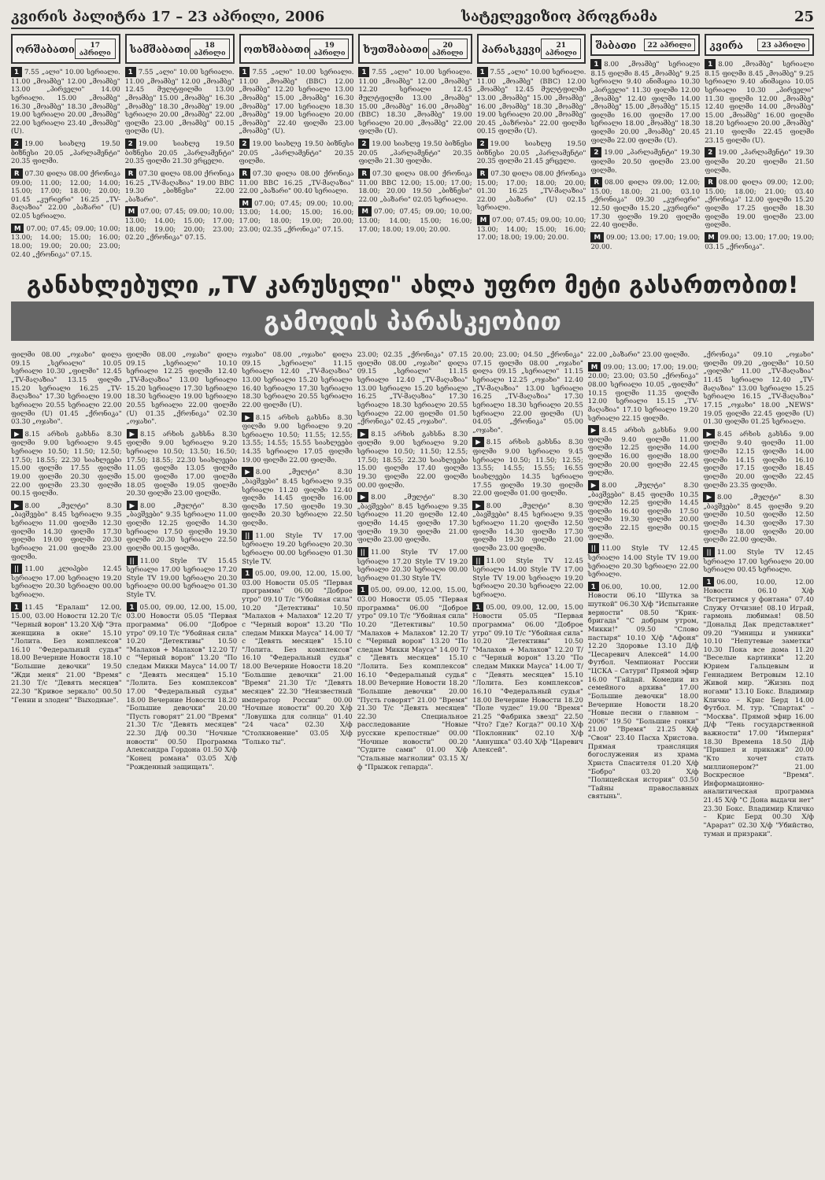კვირის პალიტრა 17 – 23 აპრილი, 2006 სატელევიზიო პროგრამა 25
ორშაბათი 17 აპრილი
1 7.55 „ალი" 10.00 სერიალი. 11.00 „მოამბე" 12.00 „მოამბე" 13.00 „პირველი" 14.00 სერიალი. 15.00 „მოამბე" 16.30 „მოამბე" 18.30 „მოამბე" 19.00 სერიალი 20.00 „მოამბე" 22.00 სერიალი 23.40 „მოამბე" (U).
2 19.00 სიახლე 19.50 ბიზნესი 20.05 „პარლამენტი" 20.35 ფილმი.
R 07.30 დილა 08.00 ქრონიკა 09.00; 11.00; 12.00; 14.00; 15.00; 17.00; 18.00; 20.00; 01.45 „კურიერი" 16.25 „TV-მაღაზია" 22.00 „ბაზარი" (U) 02.05 სერიალი.
M 07.00; 07.45; 09.00; 10.00; 13.00; 14.00; 15.00; 16.00; 18.00; 19.00; 20.00; 23.00; 02.40 „ქრონიკა" 07.15.
სამშაბათი 18 აპრილი
1 7.55 „ალი" 10.00 სერიალი. 11.00 „მოამბე" 12.00 „მოამბე" 12.45 მულტფილმი 13.00 „მოამბე" 15.00 „მოამბე" 16.30 „მოამბე" 18.30 „მოამბე" 19.00 სერიალი 20.00 „მოამბე" 22.00 ფილმი 23.00 „მოამბე" 00.15 ფილმი (U).
2 19.00 სიახლე 19.50 ბიზნესი 20.05 „პარლამენტი" 20.35 ფილმი 21.30 ვრცელი.
R 07.30 დილა 08.00 ქრონიკა 16.25 „TV-მაღაზია" 19.00 BBC 19.30 „ბიზნესი" 22.00 „ბაზარი".
M 07.00; 07.45; 09.00; 10.00; 13.00; 14.00; 15.00; 17.00; 18.00; 19.00; 20.00; 23.00; 02.20 „ქრონიკა" 07.15.
ოთხშაბათი 19 აპრილი
1 7.55 „ალი" 10.00 სერიალი. 11.00 „მოამბე" (BBC) 12.00 „მოამბე" 12.20 სერიალი 13.00 „მოამბე" 15.00 „მოამბე" 16.30 „მოამბე" 17.00 სერიალი 18.30 „მოამბე" 19.00 სერიალი 20.00 „მოამბე" 22.40 ფილმი 23.00 „მოამბე" (U).
2 19.00 სიახლე 19.50 ბიზნესი 20.05 „პარლამენტი" 20.35 ფილმი.
R 07.30 დილა 08.00 ქრონიკა 11.00 BBC 16.25 „TV-მაღაზია" 22.00 „ბაზარი" 00.40 სერიალი.
M 07.00; 07.45; 09.00; 10.00; 13.00; 14.00; 15.00; 16.00; 17.00; 18.00; 19.00; 20.00; 23.00; 02.35 „ქრონიკა" 07.15.
ხუთშაბათი 20 აპრილი
1 7.55 „ალი" 10.00 სერიალი. 11.00 „მოამბე" 12.00 „მოამბე" 12.20 სერიალი 12.45 მულტფილმი 13.00 „მოამბე" 15.00 „მოამბე" 16.00 „მოამბე" (BBC) 18.30 „მოამბე" 19.00 სერიალი 20.00 „მოამბე" 22.00 ფილმი (U).
2 19.00 სიახლე 19.50 ბიზნესი 20.05 „პარლამენტი" 20.35 ფილმი 21.30 ფილმი.
R 07.30 დილა 08.00 ქრონიკა 11.00 BBC 12.00; 15.00; 17.00; 18.00; 20.00 19.50 „ბიზნესი" 22.00 „ბაზარი" 02.05 სერიალი.
M 07.00; 07.45; 09.00; 10.00; 13.00; 14.00; 15.00; 16.00; 17.00; 18.00; 19.00; 20.00.
პარასკევი 21 აპრილი
1 7.55 „ალი" 10.00 სერიალი. 11.00 „მოამბე" (BBC) 12.00 „მოამბე" 12.45 მულტფილმი 13.00 „მოამბე" 15.00 „მოამბე" 16.00 „მოამბე" 18.30 „მოამბე" 19.00 სერიალი 20.00 „მოამბე" 20.45 „ბაზრობა" 22.00 ფილმი 00.15 ფილმი (U).
2 19.00 სიახლე 19.50 ბიზნესი 20.05 „პარლამენტი" 20.35 ფილმი 21.45 ვრცელი.
R 07.30 დილა 08.00 ქრონიკა 15.00; 17.00; 18.00; 20.00; 01.30 16.25 „TV-მაღაზია" 22.00 „ბაზარი" (U) 02.15 სერიალი.
M 07.00; 07.45; 09.00; 10.00; 13.00; 14.00; 15.00; 16.00; 17.00; 18.00; 19.00; 20.00.
შაბათი 22 აპრილი
1 8.00 „მოამბე" სერიალი 8.15 ფილმი 8.45 „მოამბე" 9.25 სერიალი 9.40 ანიმაცია 10.30 „პირველი" 11.30 ფილმი 12.00 „მოამბე" 12.40 ფილმი 14.00 „მოამბე" 15.00 „მოამბე" 15.15 ფილმი 16.00 ფილმი 17.00 სერიალი 18.00 „მოამბე" 18.30 ფილმი 20.00 „მოამბე" 20.45 ფილმი 22.00 ფილმი (U).
2 19.00 „პარლამენტი" 19.30 ფილმი 20.50 ფილმი 23.00 ფილმი.
R 08.00 დილა 09.00; 12.00; 15.00; 18.00; 21.00; 03.10 „ქრონიკა" 09.30 „კურიერი" 12.50 ფილმი 15.20 „კურიერი" 17.30 ფილმი 19.20 ფილმი 22.40 ფილმი.
M 09.00; 13.00; 17.00; 19.00; 20.00.
კვირა 23 აპრილი
1 8.00 „მოამბე" სერიალი 8.15 ფილმი 8.45 „მოამბე" 9.25 სერიალი 9.40 ანიმაცია 10.05 სერიალი 10.30 „პირველი" 11.30 ფილმი 12.00 „მოამბე" 12.40 ფილმი 14.00 „მოამბე" 15.00 „მოამბე" 16.00 ფილმი 18.20 სერიალი 20.00 „მოამბე" 21.10 ფილმი 22.45 ფილმი 23.15 ფილმი (U).
2 19.00 „პარლამენტი" 19.30 ფილმი 20.20 ფილმი 21.50 ფილმი.
R 08.00 დილა 09.00; 12.00; 15.00; 18.00; 21.00; 03.40 „ქრონიკა" 12.00 ფილმი 15.20 ფილმი 17.25 ფილმი 18.30 ფილმი 19.00 ფილმი 23.00 ფილმი.
M 09.00; 13.00; 17.00; 19.00; 03.15 „ქრონიკა".
განახლებული „TV კარუსელი" ახლა უფრო მეტი გასართობით!
გამოდის პარასკეობით
ფილმი 08.00 „ოჯახი" დილა 09.15 „სერიალი" 10.05 სერიალი 10.30 „ფილმი" 12.45 „TV-მაღაზია" 13.15 ფილმი 15.20 სერიალი 16.25 „TV-მაღაზია" 17.30 სერიალი 19.00 სერიალი 20.55 სერიალი 22.00 ფილმი (U) 01.45 „ქრონიკა" 03.30 „ოჯახი".
▶ 8.15 არხის გახსნა 8.30 ფილმი 9.00 სერიალი 9.45 სერიალი 10.50; 11.50; 12.50; 17.50; 18.55; 22.30 სიახლეები 15.00 ფილმი 17.55 ფილმი 19.00 ფილმი 20.30 ფილმი 22.00 ფილმი 23.30 ფილმი 00.15 ფილმი.
▶ 8.00 „მულტი" 8.30 „ბავშვები" 8.45 სერიალი 9.35 სერიალი 11.00 ფილმი 12.30 ფილმი 14.30 ფილმი 17.30 ფილმი 19.00 ფილმი 20.30 სერიალი 21.00 ფილმი 23.00 ფილმი.
|| 11.00 კლიპები 12.45 სერიალი 17.00 სერიალი 19.20 სერიალი 20.30 სერიალი 00.00 სერიალი.
1 11.45 "Ералаш" 12.00, 15.00, 03.00 Новости 12.20 Т/с "Черный ворон" 13.20 Х/ф "Эта женщина в окне" 15.10 "Лолита. Без комплексов" 16.10 "Федеральный судья" 18.00 Вечерние Новости 18.10 "Большие девочки" 19.50 "Жди меня" 21.00 "Время" 21.30 Т/с "Девять месяцев" 22.30 "Кривое зеркало" 00.50 "Гении и злодеи" "Выходные".
ფილმი 08.00 „ოჯახი" დილა 09.15 „სერიალი" 10.10 სერიალი 12.25 ფილმი 12.40 „TV-მაღაზია" 13.00 სერიალი 15.20 სერიალი 17.30 სერიალი 18.30 სერიალი 19.00 სერიალი 20.55 სერიალი 22.00 ფილმი (U) 01.35 „ქრონიკა" 02.30 „ოჯახი".
▶ 8.15 არხის გახსნა 8.30 ფილმი 9.00 სერიალი 9.20 სერიალი 10.50; 13.50; 16.50; 17.50; 18.55; 22.30 სიახლეები 11.05 ფილმი 13.05 ფილმი 15.00 ფილმი 17.00 ფილმი 18.05 ფილმი 19.05 ფილმი 20.30 ფილმი 23.00 ფილმი.
▶ 8.00 „მულტი" 8.30 „ბავშვები" 9.35 სერიალი 11.00 ფილმი 12.25 ფილმი 14.30 სერიალი 17.50 ფილმი 19.30 ფილმი 20.30 სერიალი 22.50 ფილმი 00.15 ფილმი.
|| 11.00 Style TV 15.45 სერიალი 17.00 სერიალი 17.20 Style TV 19.00 სერიალი 20.30 სერიალი 00.00 სერიალი 01.30 Style TV.
1 05.00, 09.00, 12.00, 15.00, 03.00 Новости 05.05 "Первая программа" 06.00 "Доброе утро" 09.10 Т/с "Убойная сила" 10.20 "Детективы" 10.50 "Малахов + Малахов" 12.20 Т/с "Черный ворон" 13.20 "По следам Микки Мауса" 14.00 Т/с "Девять месяцев" 15.10 "Лолита. Без комплексов" 17.00 "Федеральный судья" 18.00 Вечерние Новости 18.20 "Большие девочки" 20.00 "Пусть говорят" 21.00 "Время" 21.30 Т/с "Девять месяцев" 22.30 Д/ф 00.30 "Ночные новости" 00.50 Программа Александра Гордона 01.50 Х/ф "Конец романа" 03.05 Х/ф "Рожденный защищать".
ოჯახი" 08.00 „ოჯახი" დილა 09.15 „სერიალი" 11.15 სერიალი 12.40 „TV-მაღაზია" 13.00 სერიალი 15.20 სერიალი 16.40 სერიალი 17.30 სერიალი 18.30 სერიალი 20.55 სერიალი 22.00 ფილმი (U).
▶ 8.15 არხის გახსნა 8.30 ფილმი 9.00 სერიალი 9.20 სერიალი 10.50; 11.55; 12.55; 13.55; 14.55; 15.55 სიახლეები 14.35 სერიალი 17.05 ფილმი 19.00 ფილმი 22.00 ფილმი.
▶ 8.00 „მულტი" 8.30 „ბავშვები" 8.45 სერიალი 9.35 სერიალი 11.20 ფილმი 12.40 ფილმი 14.45 ფილმი 16.00 ფილმი 17.50 ფილმი 19.30 ფილმი 20.30 სერიალი 22.50 ფილმი.
|| 11.00 Style TV 17.00 სერიალი 19.20 სერიალი 20.30 სერიალი 00.00 სერიალი 01.30 Style TV.
1 05.00, 09.00, 12.00, 15.00, 03.00 Новости 05.05 "Первая программа" 06.00 "Доброе утро" 09.10 Т/с "Убойная сила" 10.20 "Детективы" 10.50 "Малахов + Малахов" 12.20 Т/с "Черный ворон" 13.20 "По следам Микки Мауса" 14.00 Т/с "Девять месяцев" 15.10 "Лолита. Без комплексов" 16.10 "Федеральный судья" 18.00 Вечерние Новости 18.20 "Большие девочки" 21.00 "Время" 21.30 Т/с "Девять месяцев" 22.30 "Неизвестный император России" 00.00 "Ночные новости" 00.20 Х/ф "Ловушка для солнца" 01.40 "24 часа" 02.30 Х/ф "Столкновение" 03.05 Х/ф "Только ты".
23.00; 02.35 „ქრონიკა" 07.15 ფილმი 08.00 „ოჯახი" დილა 09.15 „სერიალი" 11.15 სერიალი 12.40 „TV-მაღაზია" 13.00 სერიალი 15.20 სერიალი 16.25 „TV-მაღაზია" 17.30 სერიალი 18.30 სერიალი 20.55 სერიალი 22.00 ფილმი 01.50 „ქრონიკა" 02.45 „ოჯახი".
▶ 8.15 არხის გახსნა 8.30 ფილმი 9.00 სერიალი 9.20 სერიალი 10.50; 11.50; 12.55; 17.50; 18.55; 22.30 სიახლეები 15.00 ფილმი 17.40 ფილმი 19.30 ფილმი 22.00 ფილმი 00.00 ფილმი.
▶ 8.00 „მულტი" 8.30 „ბავშვები" 8.45 სერიალი 9.35 სერიალი 11.20 ფილმი 12.40 ფილმი 14.45 ფილმი 17.30 ფილმი 19.30 ფილმი 21.00 ფილმი 23.00 ფილმი.
|| 11.00 Style TV 17.00 სერიალი 17.20 Style TV 19.20 სერიალი 20.30 სერიალი 00.00 სერიალი 01.30 Style TV.
1 05.00, 09.00, 12.00, 15.00, 03.00 Новости 05.05 "Первая программа" 06.00 "Доброе утро" 09.10 Т/с "Убойная сила" 10.20 "Детективы" 10.50 "Малахов + Малахов" 12.20 Т/с "Черный ворон" 13.20 "По следам Микки Мауса" 14.00 Т/с "Девять месяцев" 15.10 "Лолита. Без комплексов" 16.10 "Федеральный судья" 18.00 Вечерние Новости 18.20 "Большие девочки" 20.00 "Пусть говорят" 21.00 "Время" 21.30 Т/с "Девять месяцев" 22.30 Специальное расследование "Новые русские крепостные" 00.00 "Ночные новости" 00.20 "Судите сами" 01.00 Х/ф "Стальные магнолии" 03.15 Х/ф "Прыжок гепарда".
20.00; 23.00; 04.50 „ქრონიკა" 07.15 ფილმი 08.00 „ოჯახი" დილა 09.15 „სერიალი" 11.15 სერიალი 12.25 „ოჯახი" 12.40 „TV-მაღაზია" 13.00 სერიალი 16.25 „TV-მაღაზია" 17.30 სერიალი 18.30 სერიალი 20.55 სერიალი 22.00 ფილმი (U) 04.05 „ქრონიკა" 05.00 „ოჯახი".
▶ 8.15 არხის გახსნა 8.30 ფილმი 9.00 სერიალი 9.45 სერიალი 10.50; 11.50; 12.55; 13.55; 14.55; 15.55; 16.55 სიახლეები 14.35 სერიალი 17.55 ფილმი 19.30 ფილმი 22.00 ფილმი 01.00 ფილმი.
▶ 8.00 „მულტი" 8.30 „ბავშვები" 8.45 სერიალი 9.35 სერიალი 11.20 ფილმი 12.50 ფილმი 14.30 ფილმი 17.30 ფილმი 19.30 ფილმი 21.00 ფილმი 23.00 ფილმი.
|| 11.00 Style TV 12.45 სერიალი 14.00 Style TV 17.00 Style TV 19.00 სერიალი 19.20 სერიალი 20.30 სერიალი 22.00 სერიალი.
1 05.00, 09.00, 12.00, 15.00 Новости 05.05 "Первая программа" 06.00 "Доброе утро" 09.10 Т/с "Убойная сила" 10.20 "Детективы" 10.50 "Малахов + Малахов" 12.20 Т/с "Черный ворон" 13.20 "По следам Микки Мауса" 14.00 Т/с "Девять месяцев" 15.10 "Лолита. Без комплексов" 16.10 "Федеральный судья" 18.00 Вечерние Новости 18.20 "Поле чудес" 19.00 "Время" 21.25 "Фабрика звезд" 22.50 "Что? Где? Когда?" 00.10 Х/ф "Поклонник" 02.10 Х/ф "Аннушка" 03.40 Х/ф "Царевич Алексей".
22.00 „ბაზარი" 23.00 ფილმი.
M 09.00; 13.00; 17.00; 19.00; 20.00; 23.00; 03.50 „ქრონიკა" 08.00 სერიალი 10.05 „ფილმი" 10.15 ფილმი 11.35 ფილმი 12.00 სერიალი 15.15 „TV-მაღაზია" 17.10 სერიალი 19.20 სერიალი 22.15 ფილმი.
▶ 8.45 არხის გახსნა 9.00 ფილმი 9.40 ფილმი 11.00 ფილმი 12.25 ფილმი 14.00 ფილმი 16.00 ფილმი 18.00 ფილმი 20.00 ფილმი 22.45 ფილმი.
▶ 8.00 „მულტი" 8.30 „ბავშვები" 8.45 ფილმი 10.35 ფილმი 12.25 ფილმი 14.45 ფილმი 16.40 ფილმი 17.50 ფილმი 19.30 ფილმი 20.00 ფილმი 22.15 ფილმი 00.15 ფილმი.
|| 11.00 Style TV 12.45 სერიალი 14.00 Style TV 19.00 სერიალი 20.30 სერიალი 22.00 სერიალი.
1 06.00, 10.00, 12.00 Новости 06.10 "Шутка за шуткой" 06.30 Х/ф "Испытание верности" 08.50 "Крик-бригада" "С добрым утром, Микки!" 09.50 "Слово пастыря" 10.10 Х/ф "Афоня" 12.20 Здоровье 13.10 Д/ф "Цесаревич Алексей" 14.00 Футбол. Чемпионат России "ЦСКА – Сатурн" Прямой эфир 16.00 "Гайдай. Комедии из семейного архива" 17.00 "Большие девочки" 18.00 Вечерние Новости 18.20 "Новые песни о главном – 2006" 19.50 "Большие гонки" 21.00 "Время" 21.25 Х/ф "Свои" 23.40 Пасха Христова. Прямая трансляция богослужения из храма Христа Спасителя 01.20 Х/ф "Бобро" 03.20 Х/ф "Полицейская история" 03.50 "Тайны православных святынь".
„ქრონიკა" 09.10 „ოჯახი" ფილმი 09.20 „ფილმი" 10.50 „ფილმი" 11.00 „TV-მაღაზია" 11.45 სერიალი 12.40 „TV-მაღაზია" 13.00 სერიალი 15.25 სერიალი 16.15 „TV-მაღაზია" 17.15 „ოჯახი" 18.00 „NEWS" 19.05 ფილმი 22.45 ფილმი (U) 01.30 ფილმი 01.25 სერიალი.
▶ 8.45 არხის გახსნა 9.00 ფილმი 9.40 ფილმი 11.00 ფილმი 12.15 ფილმი 14.00 ფილმი 14.15 ფილმი 16.10 ფილმი 17.15 ფილმი 18.45 ფილმი 20.00 ფილმი 22.45 ფილმი 23.35 ფილმი.
▶ 8.00 „მულტი" 8.30 „ბავშვები" 8.45 ფილმი 9.20 ფილმი 10.50 ფილმი 12.50 ფილმი 14.30 ფილმი 17.30 ფილმი 18.00 ფილმი 20.00 ფილმი 22.00 ფილმი.
|| 11.00 Style TV 12.45 სერიალი 17.00 სერიალი 20.00 სერიალი 00.45 სერიალი.
1 06.00, 10.00, 12.00 Новости 06.10 Х/ф "Встретимся у фонтана" 07.40 Служу Отчизне! 08.10 Играй, гармонь любимая! 08.50 "Дональд Дак представляет" 09.20 "Умницы и умники" 10.10 "Непутевые заметки" 10.30 Пока все дома 11.20 "Веселые картинки" 12.20 Юрием Гальцевым и Геннадием Ветровым 12.10 Живой мир. "Жизнь под ногами" 13.10 Бокс. Владимир Кличко – Крис Берд 14.00 Футбол. М. тур. "Спартак" – "Москва". Прямой эфир 16.00 Д/ф "Тень государственной важности" 17.00 "Империя" 18.30 Времена 18.50 Д/ф "Пришел и прикажи" 20.00 "Кто хочет стать миллионером?" 21.00 Воскресное "Время". Информационно-аналитическая программа 21.45 Х/ф "С Дона выдачи нет" 23.30 Бокс. Владимир Кличко – Крис Берд 00.30 Х/ф "Арарат" 02.30 Х/ф "Убийство, туман и призраки".